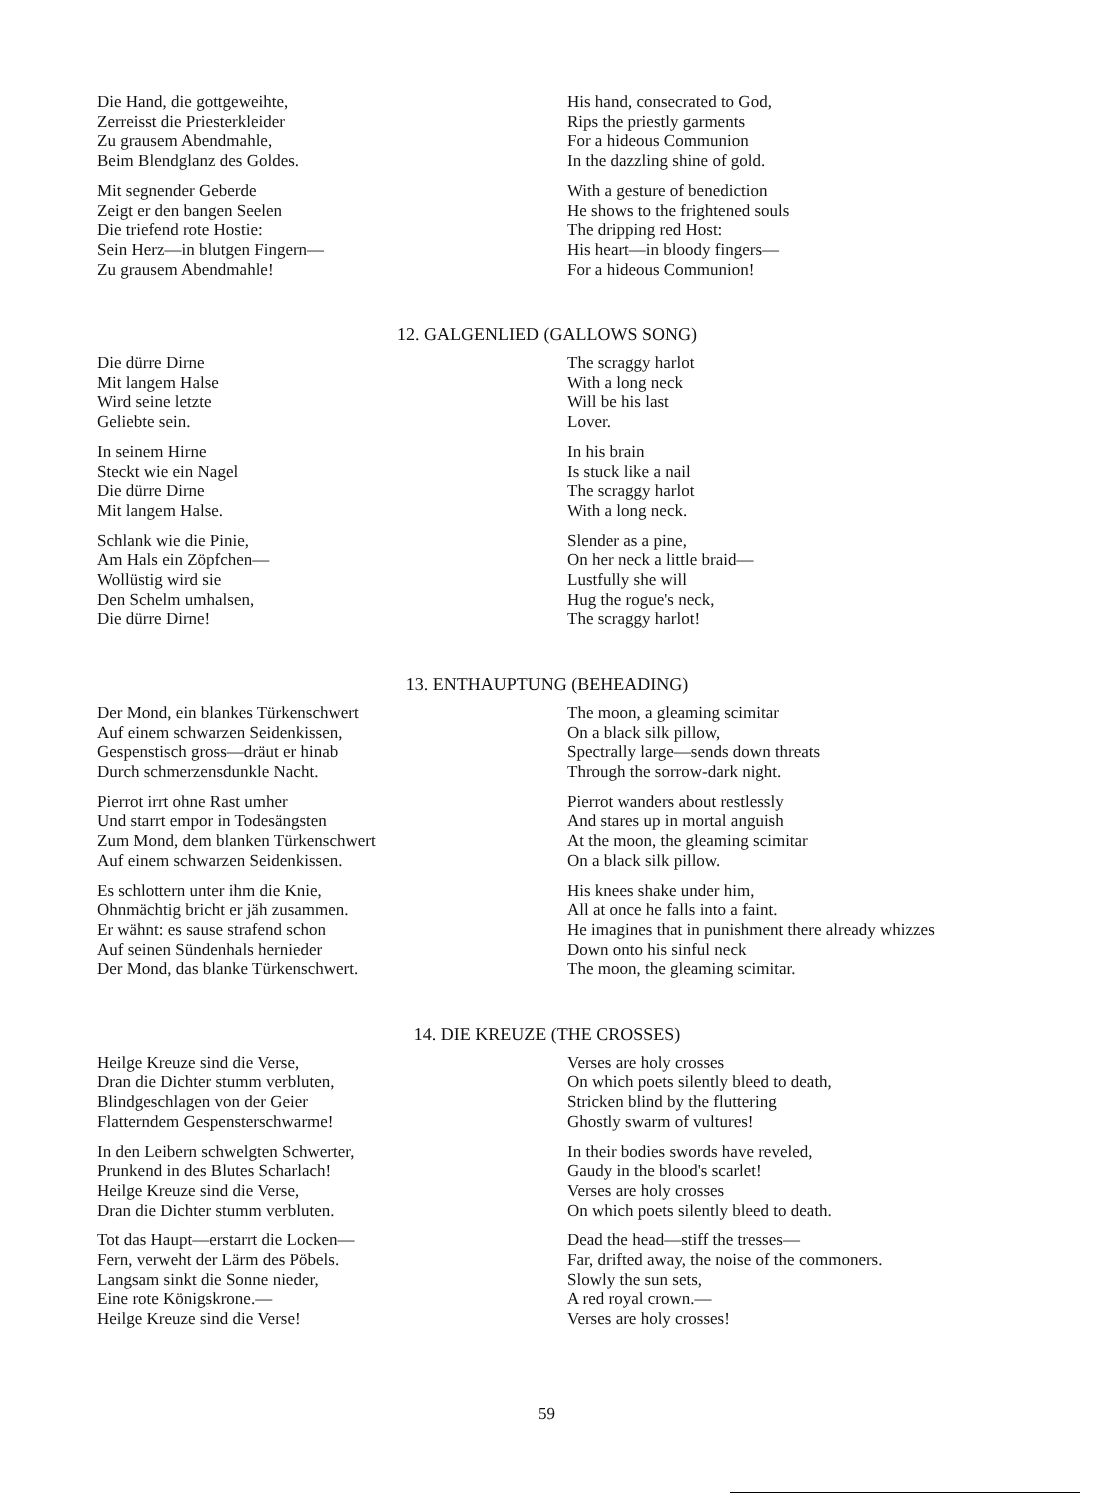Die Hand, die gottgeweihte,
Zerreisst die Priesterkleider
Zu grausem Abendmahle,
Beim Blendglanz des Goldes.
Mit segnender Geberde
Zeigt er den bangen Seelen
Die triefend rote Hostie:
Sein Herz—in blutgen Fingern—
Zu grausem Abendmahle!
His hand, consecrated to God,
Rips the priestly garments
For a hideous Communion
In the dazzling shine of gold.
With a gesture of benediction
He shows to the frightened souls
The dripping red Host:
His heart—in bloody fingers—
For a hideous Communion!
12. GALGENLIED (GALLOWS SONG)
Die dürre Dirne
Mit langem Halse
Wird seine letzte
Geliebte sein.
In seinem Hirne
Steckt wie ein Nagel
Die dürre Dirne
Mit langem Halse.
Schlank wie die Pinie,
Am Hals ein Zöpfchen—
Wollüstig wird sie
Den Schelm umhalsen,
Die dürre Dirne!
The scraggy harlot
With a long neck
Will be his last
Lover.
In his brain
Is stuck like a nail
The scraggy harlot
With a long neck.
Slender as a pine,
On her neck a little braid—
Lustfully she will
Hug the rogue's neck,
The scraggy harlot!
13. ENTHAUPTUNG (BEHEADING)
Der Mond, ein blankes Türkenschwert
Auf einem schwarzen Seidenkissen,
Gespenstisch gross—dräut er hinab
Durch schmerzensdunkle Nacht.
Pierrot irrt ohne Rast umher
Und starrt empor in Todesängsten
Zum Mond, dem blanken Türkenschwert
Auf einem schwarzen Seidenkissen.
Es schlottern unter ihm die Knie,
Ohnmächtig bricht er jäh zusammen.
Er wähnt: es sause strafend schon
Auf seinen Sündenhals hernieder
Der Mond, das blanke Türkenschwert.
The moon, a gleaming scimitar
On a black silk pillow,
Spectrally large—sends down threats
Through the sorrow-dark night.
Pierrot wanders about restlessly
And stares up in mortal anguish
At the moon, the gleaming scimitar
On a black silk pillow.
His knees shake under him,
All at once he falls into a faint.
He imagines that in punishment there already whizzes
Down onto his sinful neck
The moon, the gleaming scimitar.
14. DIE KREUZE (THE CROSSES)
Heilge Kreuze sind die Verse,
Dran die Dichter stumm verbluten,
Blindgeschlagen von der Geier
Flatterndem Gespensterschwarme!
In den Leibern schwelgten Schwerter,
Prunkend in des Blutes Scharlach!
Heilge Kreuze sind die Verse,
Dran die Dichter stumm verbluten.
Tot das Haupt—erstarrt die Locken—
Fern, verweht der Lärm des Pöbels.
Langsam sinkt die Sonne nieder,
Eine rote Königskrone.—
Heilge Kreuze sind die Verse!
Verses are holy crosses
On which poets silently bleed to death,
Stricken blind by the fluttering
Ghostly swarm of vultures!
In their bodies swords have reveled,
Gaudy in the blood's scarlet!
Verses are holy crosses
On which poets silently bleed to death.
Dead the head—stiff the tresses—
Far, drifted away, the noise of the commoners.
Slowly the sun sets,
A red royal crown.—
Verses are holy crosses!
59